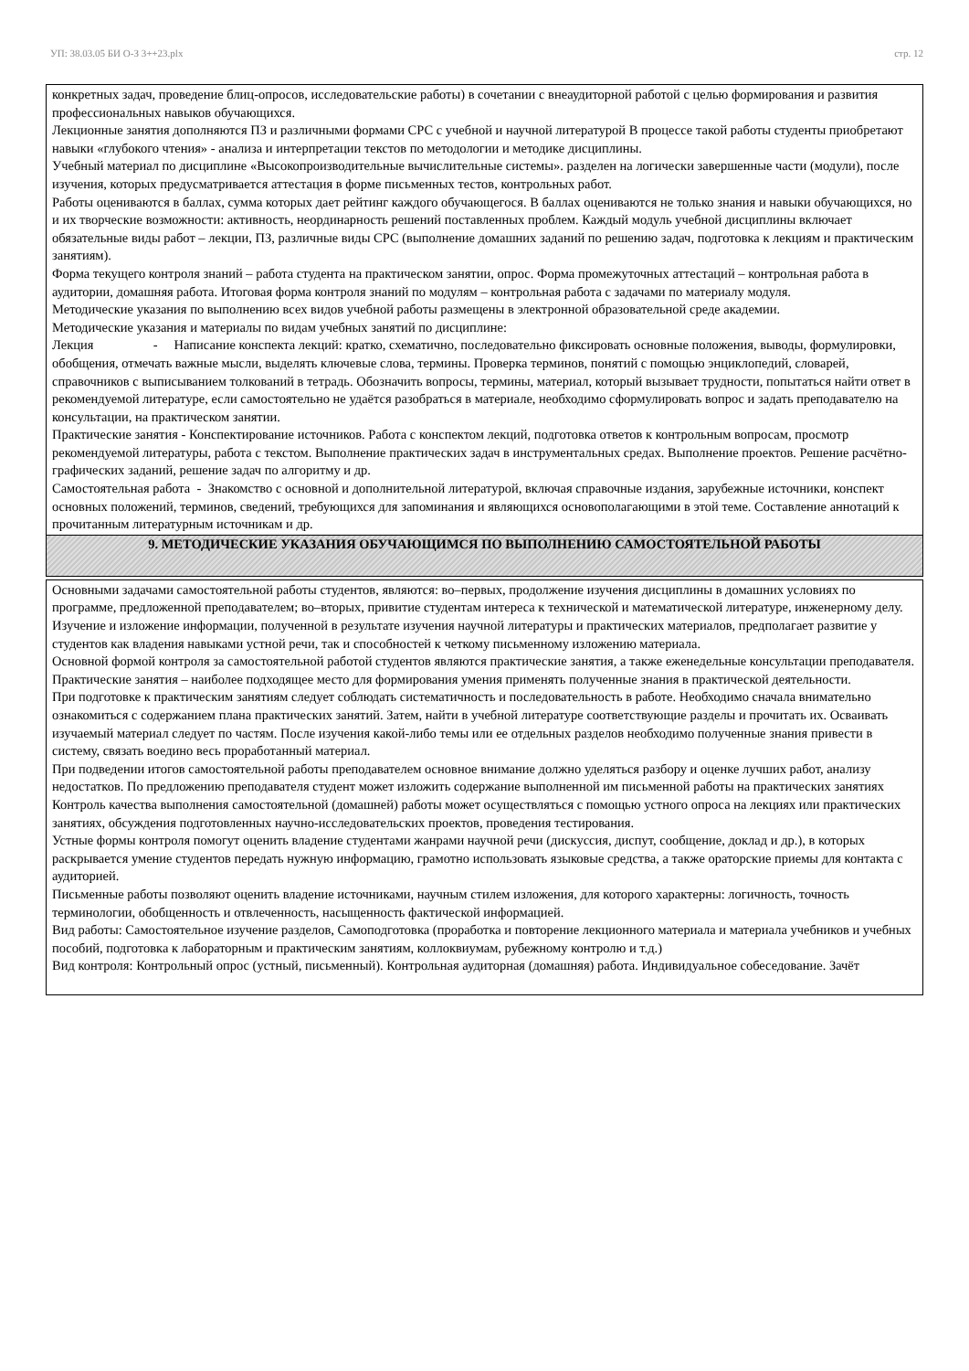УП: 38.03.05 БИ О-З 3++23.plx стр. 12
конкретных задач, проведение блиц-опросов, исследовательские работы) в сочетании с внеаудиторной работой с целью формирования и развития профессиональных навыков обучающихся.
Лекционные занятия дополняются ПЗ и различными формами СРС с учебной и научной литературой В процессе такой работы студенты приобретают навыки «глубокого чтения» - анализа и интерпретации текстов по методологии и методике дисциплины.
Учебный материал по дисциплине «Высокопроизводительные вычислительные системы». разделен на логически завершенные части (модули), после изучения, которых предусматривается аттестация в форме письменных тестов, контрольных работ.
Работы оцениваются в баллах, сумма которых дает рейтинг каждого обучающегося. В баллах оцениваются не только знания и навыки обучающихся, но и их творческие возможности: активность, неординарность решений поставленных проблем. Каждый модуль учебной дисциплины включает обязательные виды работ – лекции, ПЗ, различные виды СРС (выполнение домашних заданий по решению задач, подготовка к лекциям и практическим занятиям).
Форма текущего контроля знаний – работа студента на практическом занятии, опрос. Форма промежуточных аттестаций – контрольная работа в аудитории, домашняя работа. Итоговая форма контроля знаний по модулям – контрольная работа с задачами по материалу модуля.
Методические указания по выполнению всех видов учебной работы размещены в электронной образовательной среде академии.
Методические указания и материалы по видам учебных занятий по дисциплине:
Лекция - Написание конспекта лекций: кратко, схематично, последовательно фиксировать основные положения, выводы, формулировки, обобщения, отмечать важные мысли, выделять ключевые слова, термины. Проверка терминов, понятий с помощью энциклопедий, словарей, справочников с выписыванием толкований в тетрадь. Обозначить вопросы, термины, материал, который вызывает трудности, попытаться найти ответ в рекомендуемой литературе, если самостоятельно не удаётся разобраться в материале, необходимо сформулировать вопрос и задать преподавателю на консультации, на практическом занятии.
Практические занятия - Конспектирование источников. Работа с конспектом лекций, подготовка ответов к контрольным вопросам, просмотр рекомендуемой литературы, работа с текстом. Выполнение практических задач в инструментальных средах. Выполнение проектов. Решение расчётно-графических заданий, решение задач по алгоритму и др.
Самостоятельная работа - Знакомство с основной и дополнительной литературой, включая справочные издания, зарубежные источники, конспект основных положений, терминов, сведений, требующихся для запоминания и являющихся основополагающими в этой теме. Составление аннотаций к прочитанным литературным источникам и др.
9. МЕТОДИЧЕСКИЕ УКАЗАНИЯ ОБУЧАЮЩИМСЯ ПО ВЫПОЛНЕНИЮ САМОСТОЯТЕЛЬНОЙ РАБОТЫ
Основными задачами самостоятельной работы студентов, являются: во–первых, продолжение изучения дисциплины в домашних условиях по программе, предложенной преподавателем; во–вторых, привитие студентам интереса к технической и математической литературе, инженерному делу. Изучение и изложение информации, полученной в результате изучения научной литературы и практических материалов, предполагает развитие у студентов как владения навыками устной речи, так и способностей к четкому письменному изложению материала.
Основной формой контроля за самостоятельной работой студентов являются практические занятия, а также еженедельные консультации преподавателя.
Практические занятия – наиболее подходящее место для формирования умения применять полученные знания в практической деятельности.
При подготовке к практическим занятиям следует соблюдать систематичность и последовательность в работе. Необходимо сначала внимательно ознакомиться с содержанием плана практических занятий. Затем, найти в учебной литературе соответствующие разделы и прочитать их. Осваивать изучаемый материал следует по частям. После изучения какой-либо темы или ее отдельных разделов необходимо полученные знания привести в систему, связать воедино весь проработанный материал.
При подведении итогов самостоятельной работы преподавателем основное внимание должно уделяться разбору и оценке лучших работ, анализу недостатков. По предложению преподавателя студент может изложить содержание выполненной им письменной работы на практических занятиях
Контроль качества выполнения самостоятельной (домашней) работы может осуществляться с помощью устного опроса на лекциях или практических занятиях, обсуждения подготовленных научно-исследовательских проектов, проведения тестирования.
Устные формы контроля помогут оценить владение студентами жанрами научной речи (дискуссия, диспут, сообщение, доклад и др.), в которых раскрывается умение студентов передать нужную информацию, грамотно использовать языковые средства, а также ораторские приемы для контакта с аудиторией.
Письменные работы позволяют оценить владение источниками, научным стилем изложения, для которого характерны: логичность, точность терминологии, обобщенность и отвлеченность, насыщенность фактической информацией.
Вид работы: Самостоятельное изучение разделов, Самоподготовка (проработка и повторение лекционного материала и материала учебников и учебных пособий, подготовка к лабораторным и практическим занятиям, коллоквиумам, рубежному контролю и т.д.)
Вид контроля: Контрольный опрос (устный, письменный). Контрольная аудиторная (домашняя) работа. Индивидуальное собеседование. Зачёт